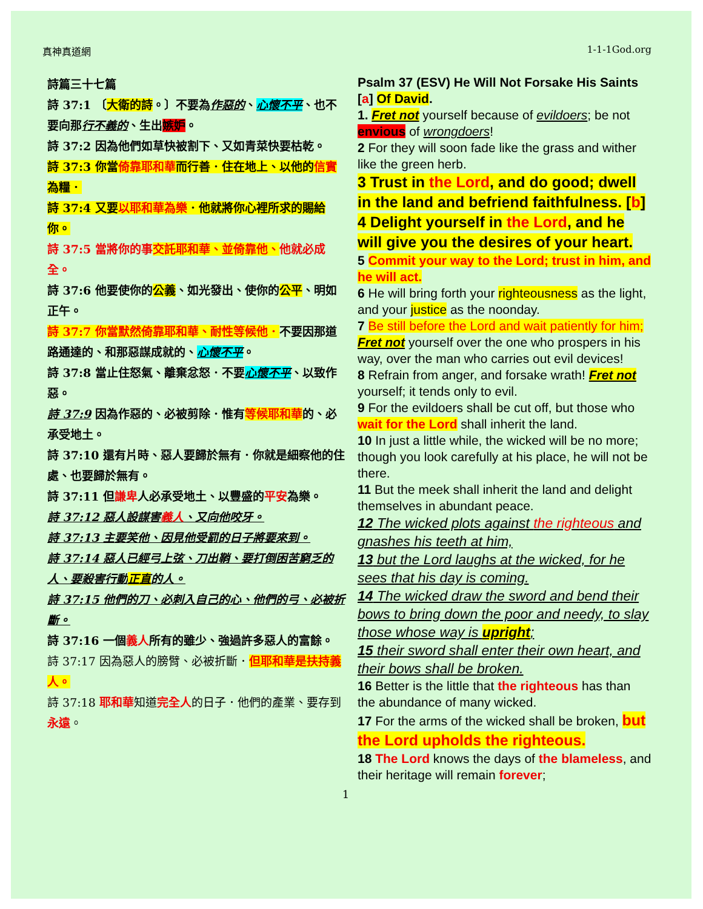真神真道網 1-1-1God.org
詩篇三十七篇
詩 37:1 〔大衛的詩。〕不要為作惡的、心懷不平、也不要向那行不義的、生出嫉妒。
詩 37:2 因為他們如草快被割下、又如青菜快要枯乾。
詩 37:3 你當倚靠耶和華而行善．住在地上、以他的信實為糧．
詩 37:4 又要以耶和華為樂．他就將你心裡所求的賜給你。
詩 37:5 當將你的事交託耶和華、並倚靠他、他就必成全。
詩 37:6 他要使你的公義、如光發出、使你的公平、明如正午。
詩 37:7 你當默然倚靠耶和華、耐性等候他．不要因那道路通達的、和那惡謀成就的、心懷不平。
詩 37:8 當止住怒氣、離棄忿怒．不要心懷不平、以致作惡。
詩 37:9 因為作惡的、必被剪除．惟有等候耶和華的、必承受地土。
詩 37:10 還有片時、惡人要歸於無有．你就是細察他的住處、也要歸於無有。
詩 37:11 但謙卑人必承受地土、以豐盛的平安為樂。
詩 37:12 惡人設謀害義人、又向他咬牙。
詩 37:13 主要笑他、因見他受罰的日子將要來到。
詩 37:14 惡人已經弓上弦、刀出鞘、要打倒困苦窮乏的人、要殺害行動正直的人。
詩 37:15 他們的刀、必刺入自己的心、他們的弓、必被折斷。
詩 37:16 一個義人所有的雖少、強過許多惡人的富餘。
詩 37:17 因為惡人的膀臂、必被折斷．但耶和華是扶持義人。
詩 37:18 耶和華知道完全人的日子．他們的產業、要存到永遠。
Psalm 37 (ESV) He Will Not Forsake His Saints [a] Of David.
1. Fret not yourself because of evildoers; be not envious of wrongdoers!
2 For they will soon fade like the grass and wither like the green herb.
3 Trust in the Lord, and do good; dwell in the land and befriend faithfulness. [b]
4 Delight yourself in the Lord, and he will give you the desires of your heart.
5 Commit your way to the Lord; trust in him, and he will act.
6 He will bring forth your righteousness as the light, and your justice as the noonday.
7 Be still before the Lord and wait patiently for him; Fret not yourself over the one who prospers in his way, over the man who carries out evil devices!
8 Refrain from anger, and forsake wrath! Fret not yourself; it tends only to evil.
9 For the evildoers shall be cut off, but those who wait for the Lord shall inherit the land.
10 In just a little while, the wicked will be no more; though you look carefully at his place, he will not be there.
11 But the meek shall inherit the land and delight themselves in abundant peace.
12 The wicked plots against the righteous and gnashes his teeth at him,
13 but the Lord laughs at the wicked, for he sees that his day is coming.
14 The wicked draw the sword and bend their bows to bring down the poor and needy, to slay those whose way is upright;
15 their sword shall enter their own heart, and their bows shall be broken.
16 Better is the little that the righteous has than the abundance of many wicked.
17 For the arms of the wicked shall be broken, but the Lord upholds the righteous.
18 The Lord knows the days of the blameless, and their heritage will remain forever;
1